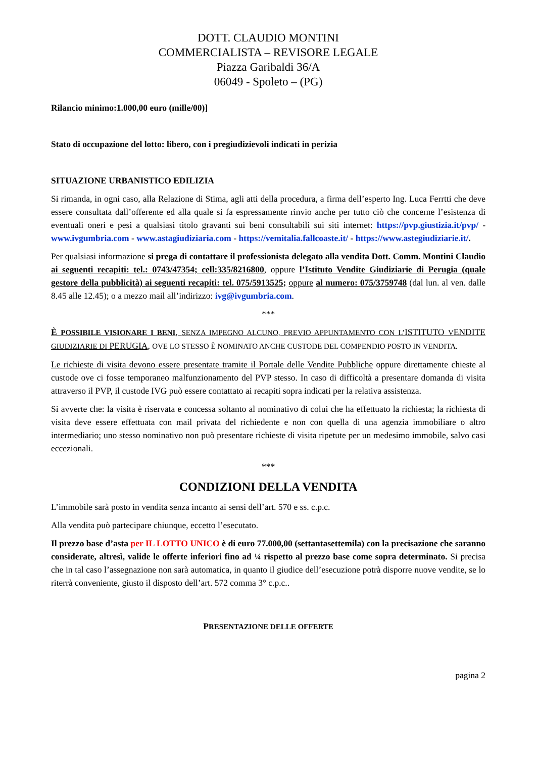DOTT. CLAUDIO MONTINI
COMMERCIALISTA – REVISORE LEGALE
Piazza Garibaldi 36/A
06049 - Spoleto – (PG)
Rilancio minimo:1.000,00 euro (mille/00)]
Stato di occupazione del lotto: libero, con i pregiudizievoli indicati in perizia
SITUAZIONE URBANISTICO EDILIZIA
Si rimanda, in ogni caso, alla Relazione di Stima, agli atti della procedura, a firma dell’esperto Ing. Luca Ferrtti che deve essere consultata dall’offerente ed alla quale si fa espressamente rinvio anche per tutto ciò che concerne l’esistenza di eventuali oneri e pesi a qualsiasi titolo gravanti sui beni consultabili sui siti internet: https://pvp.giustizia.it/pvp/ - www.ivgumbria.com - www.astagiudiziaria.com - https://vemitalia.fallcoaste.it/ - https://www.astegiudiziarie.it/.
Per qualsiasi informazione si prega di contattare il professionista delegato alla vendita Dott. Comm. Montini Claudio ai seguenti recapiti: tel.: 0743/47354; cell:335/8216800, oppure l’Istituto Vendite Giudiziarie di Perugia (quale gestore della pubblicità) ai seguenti recapiti: tel. 075/5913525; oppure al numero: 075/3759748 (dal lun. al ven. dalle 8.45 alle 12.45); o a mezzo mail all’indirizzo: ivg@ivgumbria.com.
***
È POSSIBILE VISIONARE I BENI, SENZA IMPEGNO ALCUNO, PREVIO APPUNTAMENTO CON L’ISTITUTO VENDITE GIUDIZIARIE DI PERUGIA, OVE LO STESSO È NOMINATO ANCHE CUSTODE DEL COMPENDIO POSTO IN VENDITA.
Le richieste di visita devono essere presentate tramite il Portale delle Vendite Pubbliche oppure direttamente chieste al custode ove ci fosse temporaneo malfunzionamento del PVP stesso. In caso di difficoltà a presentare domanda di visita attraverso il PVP, il custode IVG può essere contattato ai recapiti sopra indicati per la relativa assistenza.
Si avverte che: la visita è riservata e concessa soltanto al nominativo di colui che ha effettuato la richiesta; la richiesta di visita deve essere effettuata con mail privata del richiedente e non con quella di una agenzia immobiliare o altro intermediario; uno stesso nominativo non può presentare richieste di visita ripetute per un medesimo immobile, salvo casi eccezionali.
***
CONDIZIONI DELLA VENDITA
L’immobile sarà posto in vendita senza incanto ai sensi dell’art. 570 e ss. c.p.c.
Alla vendita può partecipare chiunque, eccetto l’esecutato.
Il prezzo base d’asta per IL LOTTO UNICO è di euro 77.000,00 (settantasettemila) con la precisazione che saranno considerate, altresì, valide le offerte inferiori fino ad ¼ rispetto al prezzo base come sopra determinato. Si precisa che in tal caso l’assegnazione non sarà automatica, in quanto il giudice dell’esecuzione potrà disporre nuove vendite, se lo riterrà conveniente, giusto il disposto dell’art. 572 comma 3° c.p.c..
PRESENTAZIONE DELLE OFFERTE
pagina 2